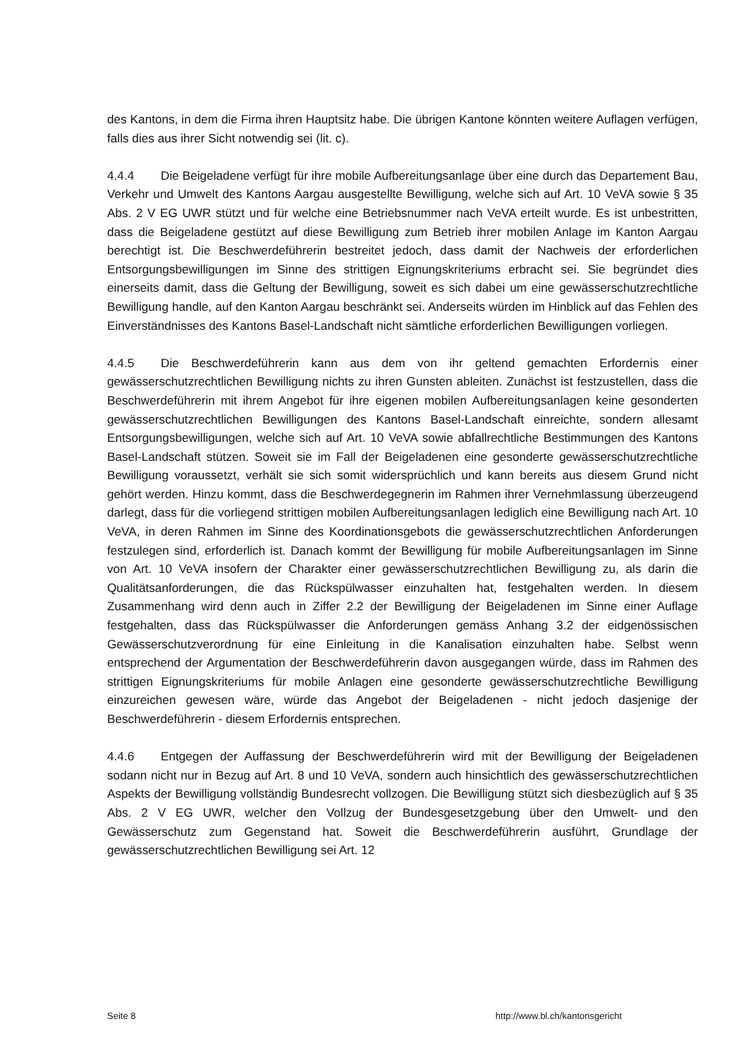des Kantons, in dem die Firma ihren Hauptsitz habe. Die übrigen Kantone könnten weitere Auflagen verfügen, falls dies aus ihrer Sicht notwendig sei (lit. c).
4.4.4 Die Beigeladene verfügt für ihre mobile Aufbereitungsanlage über eine durch das Departement Bau, Verkehr und Umwelt des Kantons Aargau ausgestellte Bewilligung, welche sich auf Art. 10 VeVA sowie § 35 Abs. 2 V EG UWR stützt und für welche eine Betriebsnummer nach VeVA erteilt wurde. Es ist unbestritten, dass die Beigeladene gestützt auf diese Bewilligung zum Betrieb ihrer mobilen Anlage im Kanton Aargau berechtigt ist. Die Beschwerdeführerin bestreitet jedoch, dass damit der Nachweis der erforderlichen Entsorgungsbewilligungen im Sinne des strittigen Eignungskriteriums erbracht sei. Sie begründet dies einerseits damit, dass die Geltung der Bewilligung, soweit es sich dabei um eine gewässerschutzrechtliche Bewilligung handle, auf den Kanton Aargau beschränkt sei. Anderseits würden im Hinblick auf das Fehlen des Einverständnisses des Kantons Basel-Landschaft nicht sämtliche erforderlichen Bewilligungen vorliegen.
4.4.5 Die Beschwerdeführerin kann aus dem von ihr geltend gemachten Erfordernis einer gewässerschutzrechtlichen Bewilligung nichts zu ihren Gunsten ableiten. Zunächst ist festzustellen, dass die Beschwerdeführerin mit ihrem Angebot für ihre eigenen mobilen Aufbereitungsanlagen keine gesonderten gewässerschutzrechtlichen Bewilligungen des Kantons Basel-Landschaft einreichte, sondern allesamt Entsorgungsbewilligungen, welche sich auf Art. 10 VeVA sowie abfallrechtliche Bestimmungen des Kantons Basel-Landschaft stützen. Soweit sie im Fall der Beigeladenen eine gesonderte gewässerschutzrechtliche Bewilligung voraussetzt, verhält sie sich somit widersprüchlich und kann bereits aus diesem Grund nicht gehört werden. Hinzu kommt, dass die Beschwerdegegnerin im Rahmen ihrer Vernehmlassung überzeugend darlegt, dass für die vorliegend strittigen mobilen Aufbereitungsanlagen lediglich eine Bewilligung nach Art. 10 VeVA, in deren Rahmen im Sinne des Koordinationsgebots die gewässerschutzrechtlichen Anforderungen festzulegen sind, erforderlich ist. Danach kommt der Bewilligung für mobile Aufbereitungsanlagen im Sinne von Art. 10 VeVA insofern der Charakter einer gewässerschutzrechtlichen Bewilligung zu, als darin die Qualitätsanforderungen, die das Rückspülwasser einzuhalten hat, festgehalten werden. In diesem Zusammenhang wird denn auch in Ziffer 2.2 der Bewilligung der Beigeladenen im Sinne einer Auflage festgehalten, dass das Rückspülwasser die Anforderungen gemäss Anhang 3.2 der eidgenössischen Gewässerschutzverordnung für eine Einleitung in die Kanalisation einzuhalten habe. Selbst wenn entsprechend der Argumentation der Beschwerdeführerin davon ausgegangen würde, dass im Rahmen des strittigen Eignungskriteriums für mobile Anlagen eine gesonderte gewässerschutzrechtliche Bewilligung einzureichen gewesen wäre, würde das Angebot der Beigeladenen - nicht jedoch dasjenige der Beschwerdeführerin - diesem Erfordernis entsprechen.
4.4.6 Entgegen der Auffassung der Beschwerdeführerin wird mit der Bewilligung der Beigeladenen sodann nicht nur in Bezug auf Art. 8 und 10 VeVA, sondern auch hinsichtlich des gewässerschutzrechtlichen Aspekts der Bewilligung vollständig Bundesrecht vollzogen. Die Bewilligung stützt sich diesbezüglich auf § 35 Abs. 2 V EG UWR, welcher den Vollzug der Bundesgesetzgebung über den Umwelt- und den Gewässerschutz zum Gegenstand hat. Soweit die Beschwerdeführerin ausführt, Grundlage der gewässerschutzrechtlichen Bewilligung sei Art. 12
Seite 8 http://www.bl.ch/kantonsgericht